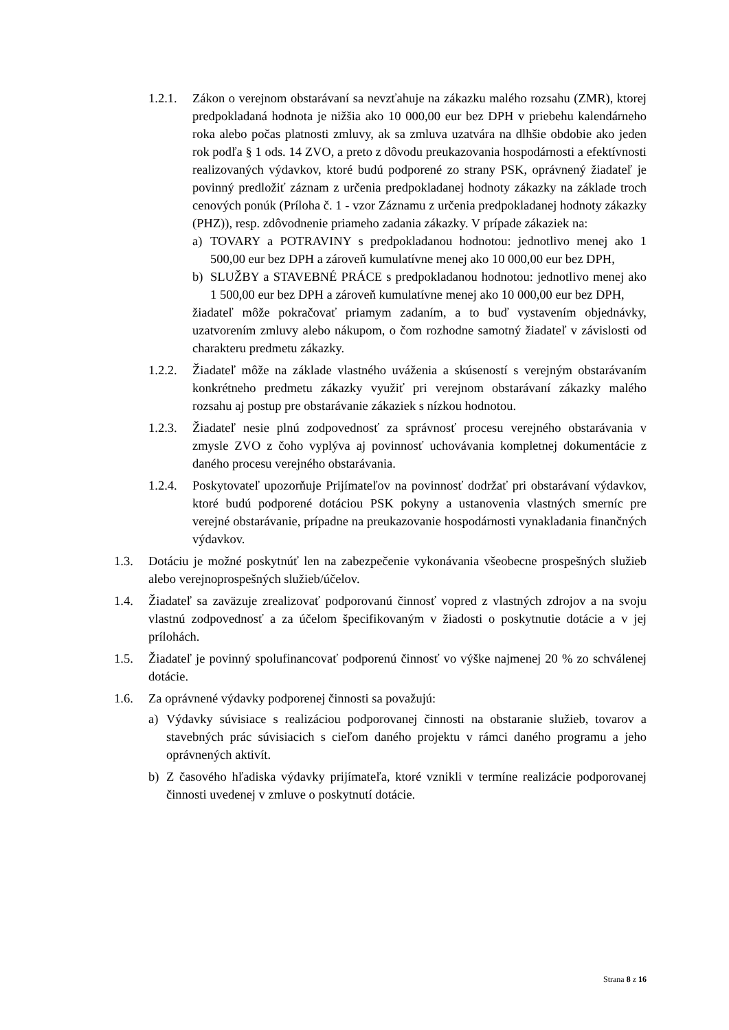1.2.1.
Zákon o verejnom obstarávaní sa nevzťahuje na zákazku malého rozsahu (ZMR), ktorej predpokladaná hodnota je nižšia ako 10 000,00 eur bez DPH v priebehu kalendárneho roka alebo počas platnosti zmluvy, ak sa zmluva uzatvára na dlhšie obdobie ako jeden rok podľa § 1 ods. 14 ZVO, a preto z dôvodu preukazovania hospodárnosti a efektívnosti realizovaných výdavkov, ktoré budú podporené zo strany PSK, oprávnený žiadateľ je povinný predložiť záznam z určenia predpokladanej hodnoty zákazky na základe troch cenových ponúk (Príloha č. 1 - vzor Záznamu z určenia predpokladanej hodnoty zákazky (PHZ)), resp. zdôvodnenie priameho zadania zákazky. V prípade zákaziek na:
a) TOVARY a POTRAVINY s predpokladanou hodnotou: jednotlivo menej ako 1 500,00 eur bez DPH a zároveň kumulatívne menej ako 10 000,00 eur bez DPH,
b) SLUŽBY a STAVEBNÉ PRÁCE s predpokladanou hodnotou: jednotlivo menej ako 1 500,00 eur bez DPH a zároveň kumulatívne menej ako 10 000,00 eur bez DPH,
žiadateľ môže pokračovať priamym zadaním, a to buď vystavením objednávky, uzatvorením zmluvy alebo nákupom, o čom rozhodne samotný žiadateľ v závislosti od charakteru predmetu zákazky.
1.2.2.
Žiadateľ môže na základe vlastného uváženia a skúseností s verejným obstarávaním konkrétneho predmetu zákazky využiť pri verejnom obstarávaní zákazky malého rozsahu aj postup pre obstarávanie zákaziek s nízkou hodnotou.
1.2.3.
Žiadateľ nesie plnú zodpovednosť za správnosť procesu verejného obstarávania v zmysle ZVO z čoho vyplýva aj povinnosť uchovávania kompletnej dokumentácie z daného procesu verejného obstarávania.
1.2.4.
Poskytovateľ upozorňuje Prijímateľov na povinnosť dodržať pri obstarávaní výdavkov, ktoré budú podporené dotáciou PSK pokyny a ustanovenia vlastných smerníc pre verejné obstarávanie, prípadne na preukazovanie hospodárnosti vynakladania finančných výdavkov.
1.3. Dotáciu je možné poskytnúť len na zabezpečenie vykonávania všeobecne prospešných služieb alebo verejnoprospešných služieb/účelov.
1.4. Žiadateľ sa zaväzuje zrealizovať podporovanú činnosť vopred z vlastných zdrojov a na svoju vlastnú zodpovednosť a za účelom špecifikovaným v žiadosti o poskytnutie dotácie a v jej prílohách.
1.5. Žiadateľ je povinný spolufinancovať podporenú činnosť vo výške najmenej 20 % zo schválenej dotácie.
1.6. Za oprávnené výdavky podporenej činnosti sa považujú:
a) Výdavky súvisiace s realizáciou podporovanej činnosti na obstaranie služieb, tovarov a stavebných prác súvisiacich s cieľom daného projektu v rámci daného programu a jeho oprávnených aktivít.
b) Z časového hľadiska výdavky prijímateľa, ktoré vznikli v termíne realizácie podporovanej činnosti uvedenej v zmluve o poskytnutí dotácie.
Strana 8 z 16